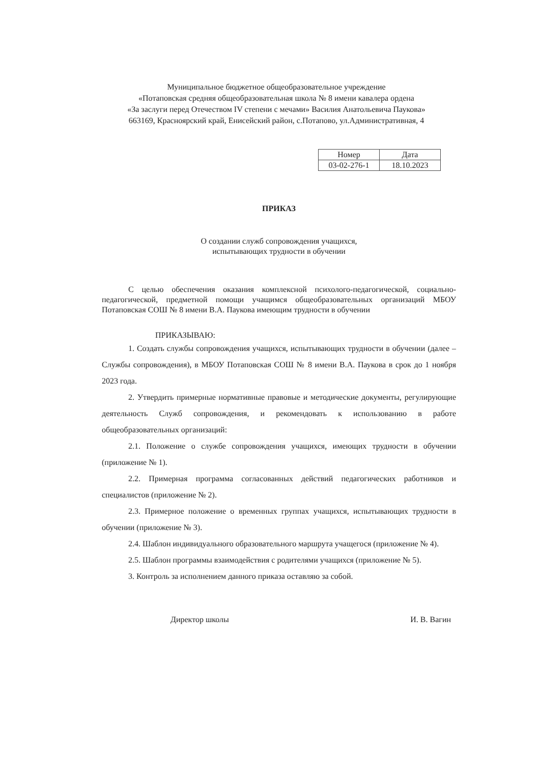Муниципальное бюджетное общеобразовательное учреждение
«Потаповская средняя общеобразовательная школа № 8 имени кавалера ордена
«За заслуги перед Отечеством IV степени с мечами» Василия Анатольевича Паукова»
663169, Красноярский край, Енисейский район, с.Потапово, ул.Административная, 4
| Номер | Дата |
| 03-02-276-1 | 18.10.2023 |
ПРИКАЗ
О создании служб сопровождения учащихся,
испытывающих трудности в обучении
С целью обеспечения оказания комплексной психолого-педагогической, социально-педагогической, предметной помощи учащимся общеобразовательных организаций МБОУ Потаповская СОШ № 8 имени В.А. Паукова имеющим трудности в обучении
ПРИКАЗЫВАЮ:
1. Создать службы сопровождения учащихся, испытывающих трудности в обучении (далее – Службы сопровождения), в МБОУ Потаповская СОШ № 8 имени В.А. Паукова в срок до 1 ноября 2023 года.
2. Утвердить примерные нормативные правовые и методические документы, регулирующие деятельность Служб сопровождения, и рекомендовать к использованию в работе общеобразовательных организаций:
2.1. Положение о службе сопровождения учащихся, имеющих трудности в обучении (приложение № 1).
2.2. Примерная программа согласованных действий педагогических работников и специалистов (приложение № 2).
2.3. Примерное положение о временных группах учащихся, испытывающих трудности в обучении (приложение № 3).
2.4. Шаблон индивидуального образовательного маршрута учащегося (приложение № 4).
2.5. Шаблон программы взаимодействия с родителями учащихся (приложение № 5).
3. Контроль за исполнением данного приказа оставляю за собой.
Директор школы И. В. Вагин